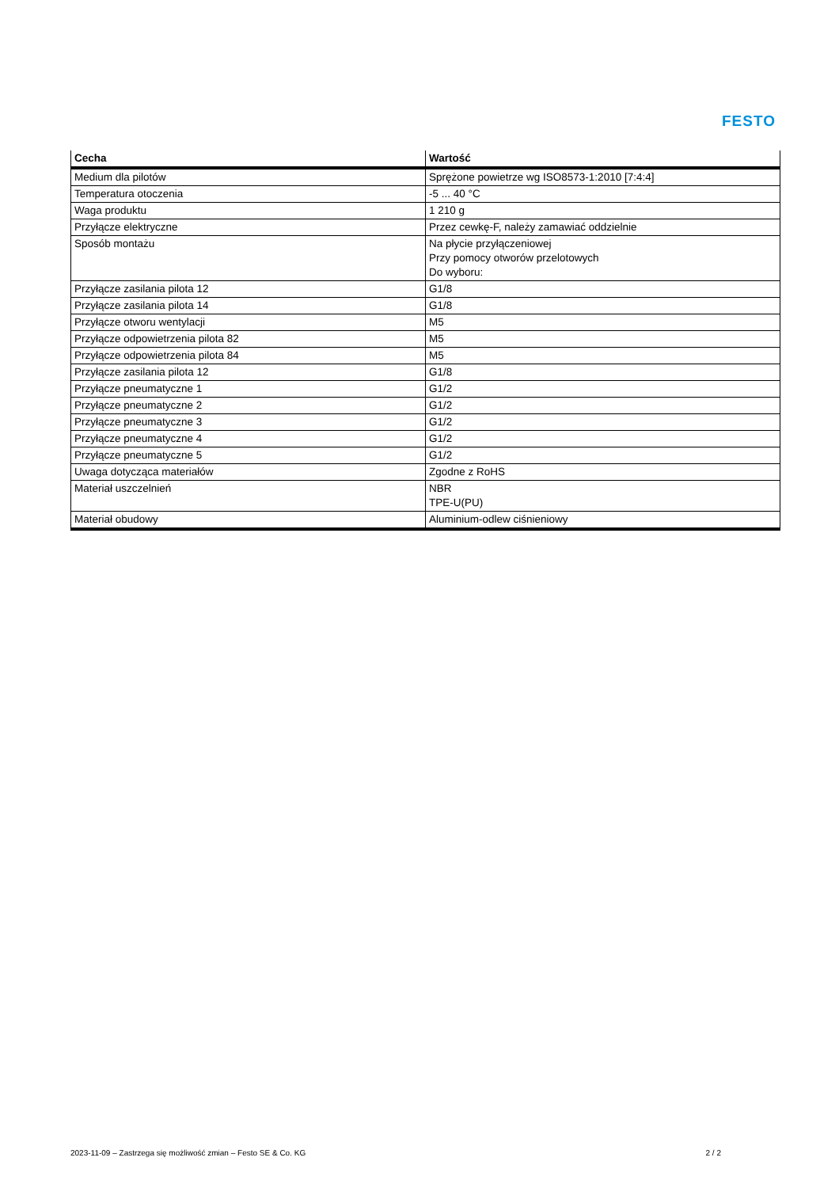FESTO
| Cecha | Wartość |
| --- | --- |
| Medium dla pilotów | Sprężone powietrze wg ISO8573-1:2010 [7:4:4] |
| Temperatura otoczenia | -5 ... 40 °C |
| Waga produktu | 1 210 g |
| Przyłącze elektryczne | Przez cewkę-F, należy zamawiać oddzielnie |
| Sposób montażu | Na płycie przyłączeniowej Przy pomocy otworów przelotowych Do wyboru: |
| Przyłącze zasilania pilota 12 | G1/8 |
| Przyłącze zasilania pilota 14 | G1/8 |
| Przyłącze otworu wentylacji | M5 |
| Przyłącze odpowietrzenia pilota 82 | M5 |
| Przyłącze odpowietrzenia pilota 84 | M5 |
| Przyłącze zasilania pilota 12 | G1/8 |
| Przyłącze pneumatyczne 1 | G1/2 |
| Przyłącze pneumatyczne 2 | G1/2 |
| Przyłącze pneumatyczne 3 | G1/2 |
| Przyłącze pneumatyczne 4 | G1/2 |
| Przyłącze pneumatyczne 5 | G1/2 |
| Uwaga dotycząca materiałów | Zgodne z RoHS |
| Materiał uszczelnień | NBR TPE-U(PU) |
| Materiał obudowy | Aluminium-odlew ciśnieniowy |
2023-11-09 – Zastrzega się możliwość zmian – Festo SE & Co. KG 2 / 2